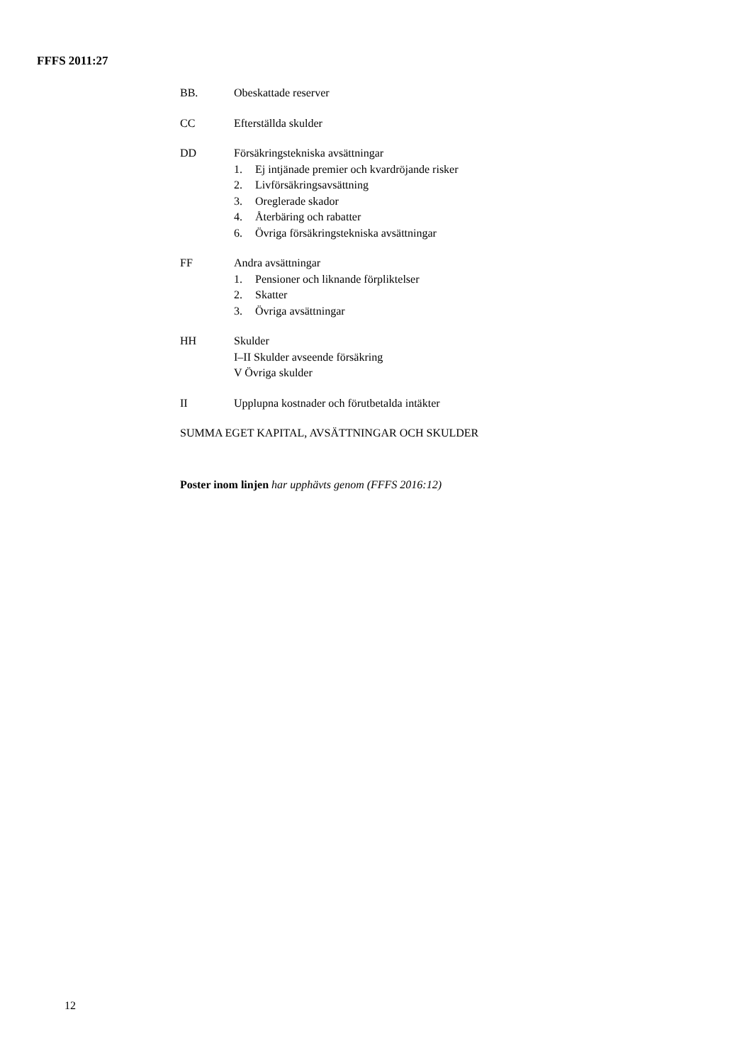FFFS 2011:27
BB. Obeskattade reserver
CC Efterställda skulder
DD Försäkringstekniska avsättningar
1. Ej intjänade premier och kvardröjande risker
2. Livförsäkringsavsättning
3. Oreglerade skador
4. Återbäring och rabatter
6. Övriga försäkringstekniska avsättningar
FF Andra avsättningar
1. Pensioner och liknande förpliktelser
2. Skatter
3. Övriga avsättningar
HH Skulder
I–II Skulder avseende försäkring
V Övriga skulder
II Upplupna kostnader och förutbetalda intäkter
SUMMA EGET KAPITAL, AVSÄTTNINGAR OCH SKULDER
Poster inom linjen har upphävts genom (FFFS 2016:12)
12